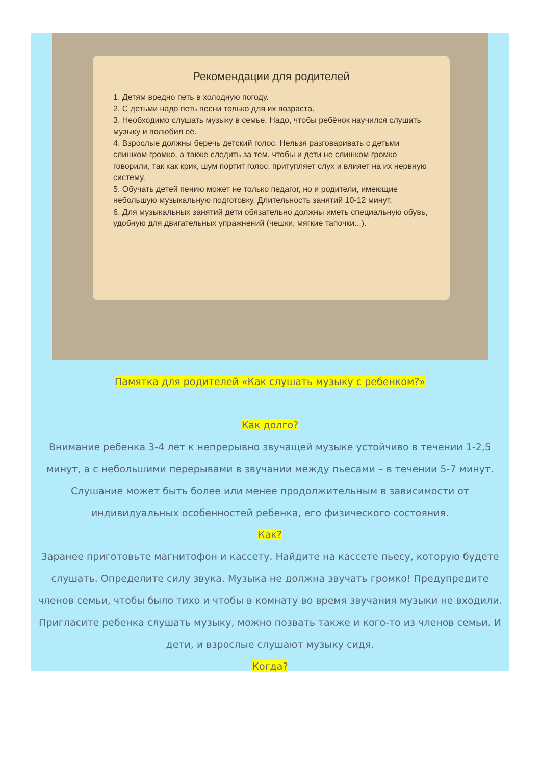Рекомендации для родителей
1. Детям вредно петь в холодную погоду.
2. С детьми надо петь песни только для их возраста.
3. Необходимо слушать музыку в семье. Надо, чтобы ребёнок научился слушать музыку и полюбил её.
4. Взрослые должны беречь детский голос. Нельзя разговаривать с детьми слишком громко, а также следить за тем, чтобы и дети не слишком громко говорили, так как крик, шум портит голос, притупляет слух и влияет на их нервную систему.
5. Обучать детей пению может не только педагог, но и родители, имеющие небольшую музыкальную подготовку. Длительность занятий 10-12 минут.
6. Для музыкальных занятий дети обязательно должны иметь специальную обувь, удобную для двигательных упражнений (чешки, мягкие тапочки...).
Памятка для родителей «Как слушать музыку с ребенком?»
Как долго?
Внимание ребенка 3-4 лет к непрерывно звучащей музыке устойчиво в течении 1-2,5 минут, а с небольшими перерывами в звучании между пьесами – в течении 5-7 минут. Слушание может быть более или менее продолжительным в зависимости от индивидуальных особенностей ребенка, его физического состояния.
Как?
Заранее приготовьте магнитофон и кассету. Найдите на кассете пьесу, которую будете слушать. Определите силу звука. Музыка не должна звучать громко! Предупредите членов семьи, чтобы было тихо и чтобы в комнату во время звучания музыки не входили. Пригласите ребенка слушать музыку, можно позвать также и кого-то из членов семьи. И дети, и взрослые слушают музыку сидя.
Когда?